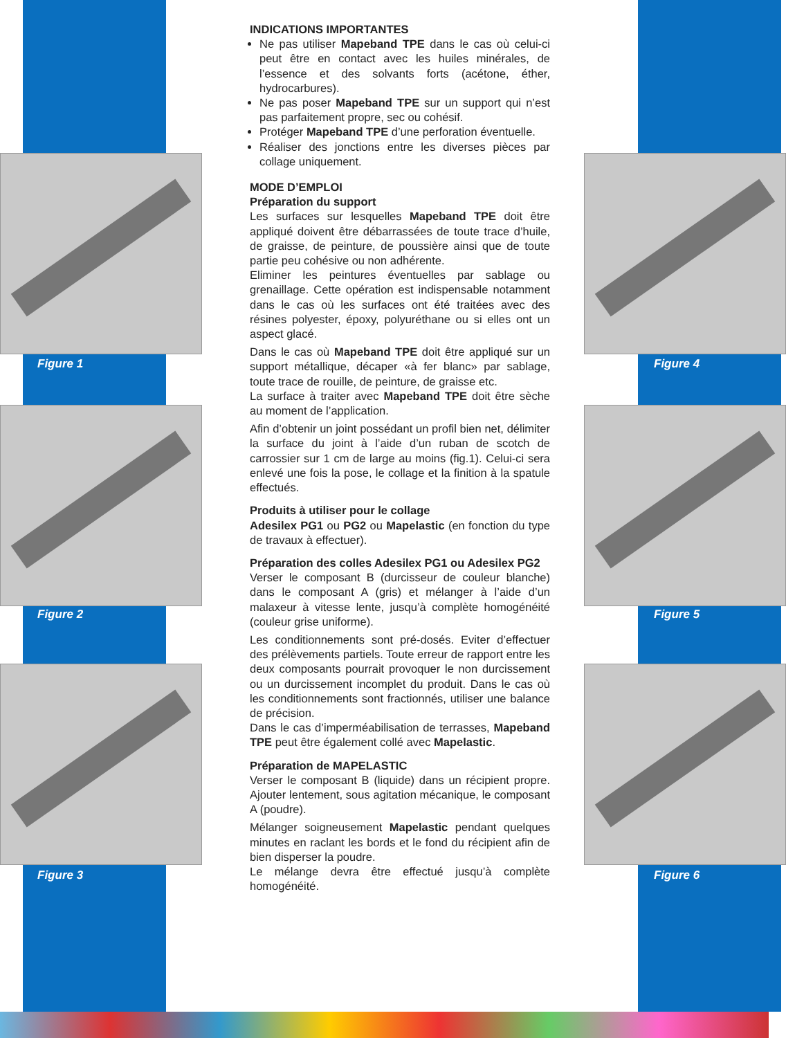Figure 1
Figure 2
Figure 3
Figure 4
Figure 5
Figure 6
INDICATIONS IMPORTANTES
Ne pas utiliser Mapeband TPE dans le cas où celui-ci peut être en contact avec les huiles minérales, de l’essence et des solvants forts (acétone, éther, hydrocarbures).
Ne pas poser Mapeband TPE sur un support qui n’est pas parfaitement propre, sec ou cohésif.
Protéger Mapeband TPE d’une perforation éventuelle.
Réaliser des jonctions entre les diverses pièces par collage uniquement.
MODE D’EMPLOI
Préparation du support
Les surfaces sur lesquelles Mapeband TPE doit être appliqué doivent être débarrassées de toute trace d’huile, de graisse, de peinture, de poussière ainsi que de toute partie peu cohésive ou non adhérente.
Eliminer les peintures éventuelles par sablage ou grenaillage. Cette opération est indispensable notamment dans le cas où les surfaces ont été traitées avec des résines polyester, époxy, polyuréthane ou si elles ont un aspect glacé.
Dans le cas où Mapeband TPE doit être appliqué sur un support métallique, décaper «à fer blanc» par sablage, toute trace de rouille, de peinture, de graisse etc.
La surface à traiter avec Mapeband TPE doit être sèche au moment de l’application.
Afin d’obtenir un joint possédant un profil bien net, délimiter la surface du joint à l’aide d’un ruban de scotch de carrossier sur 1 cm de large au moins (fig.1). Celui-ci sera enlevé une fois la pose, le collage et la finition à la spatule effectués.
Produits à utiliser pour le collage
Adesilex PG1 ou PG2 ou Mapelastic (en fonction du type de travaux à effectuer).
Préparation des colles Adesilex PG1 ou Adesilex PG2
Verser le composant B (durcisseur de couleur blanche) dans le composant A (gris) et mélanger à l’aide d’un malaxeur à vitesse lente, jusqu’à complète homogénéité (couleur grise uniforme).
Les conditionnements sont pré-dosés. Eviter d’effectuer des prélèvements partiels. Toute erreur de rapport entre les deux composants pourrait provoquer le non durcissement ou un durcissement incomplet du produit. Dans le cas où les conditionnements sont fractionnés, utiliser une balance de précision.
Dans le cas d’imperméabilisation de terrasses, Mapeband TPE peut être également collé avec Mapelastic.
Préparation de MAPELASTIC
Verser le composant B (liquide) dans un récipient propre. Ajouter lentement, sous agitation mécanique, le composant A (poudre).
Mélanger soigneusement Mapelastic pendant quelques minutes en raclant les bords et le fond du récipient afin de bien disperser la poudre.
Le mélange devra être effectué jusqu’à complète homogénéité.